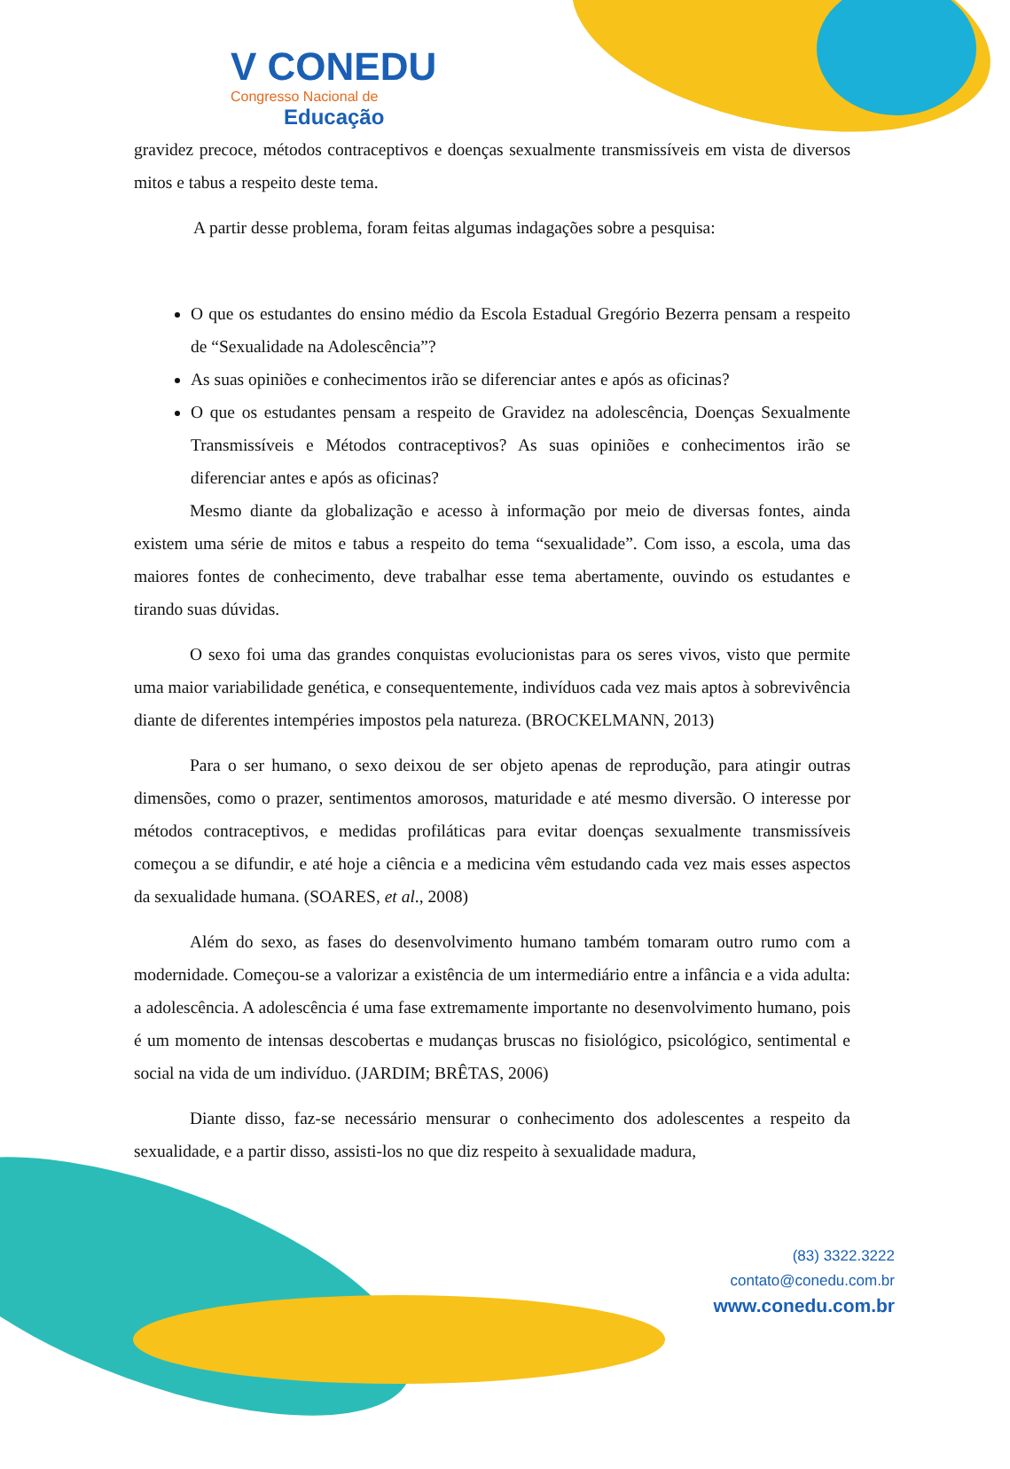V CONEDU
Congresso Nacional de
Educação
gravidez precoce, métodos contraceptivos e doenças sexualmente transmissíveis em vista de diversos mitos e tabus a respeito deste tema.
A partir desse problema, foram feitas algumas indagações sobre a pesquisa:
O que os estudantes do ensino médio da Escola Estadual Gregório Bezerra pensam a respeito de “Sexualidade na Adolescência”?
As suas opiniões e conhecimentos irão se diferenciar antes e após as oficinas?
O que os estudantes pensam a respeito de Gravidez na adolescência, Doenças Sexualmente Transmissíveis e Métodos contraceptivos? As suas opiniões e conhecimentos irão se diferenciar antes e após as oficinas?
Mesmo diante da globalização e acesso à informação por meio de diversas fontes, ainda existem uma série de mitos e tabus a respeito do tema “sexualidade”. Com isso, a escola, uma das maiores fontes de conhecimento, deve trabalhar esse tema abertamente, ouvindo os estudantes e tirando suas dúvidas.
O sexo foi uma das grandes conquistas evolucionistas para os seres vivos, visto que permite uma maior variabilidade genética, e consequentemente, indivíduos cada vez mais aptos à sobrevivência diante de diferentes intempéries impostos pela natureza. (BROCKELMANN, 2013)
Para o ser humano, o sexo deixou de ser objeto apenas de reprodução, para atingir outras dimensões, como o prazer, sentimentos amorosos, maturidade e até mesmo diversão. O interesse por métodos contraceptivos, e medidas profiláticas para evitar doenças sexualmente transmissíveis começou a se difundir, e até hoje a ciência e a medicina vêm estudando cada vez mais esses aspectos da sexualidade humana. (SOARES, et al., 2008)
Além do sexo, as fases do desenvolvimento humano também tomaram outro rumo com a modernidade. Começou-se a valorizar a existência de um intermediário entre a infância e a vida adulta: a adolescência. A adolescência é uma fase extremamente importante no desenvolvimento humano, pois é um momento de intensas descobertas e mudanças bruscas no fisiológico, psicológico, sentimental e social na vida de um indivíduo. (JARDIM; BRÊTAS, 2006)
Diante disso, faz-se necessário mensurar o conhecimento dos adolescentes a respeito da sexualidade, e a partir disso, assisti-los no que diz respeito à sexualidade madura,
(83) 3322.3222
contato@conedu.com.br
www.conedu.com.br